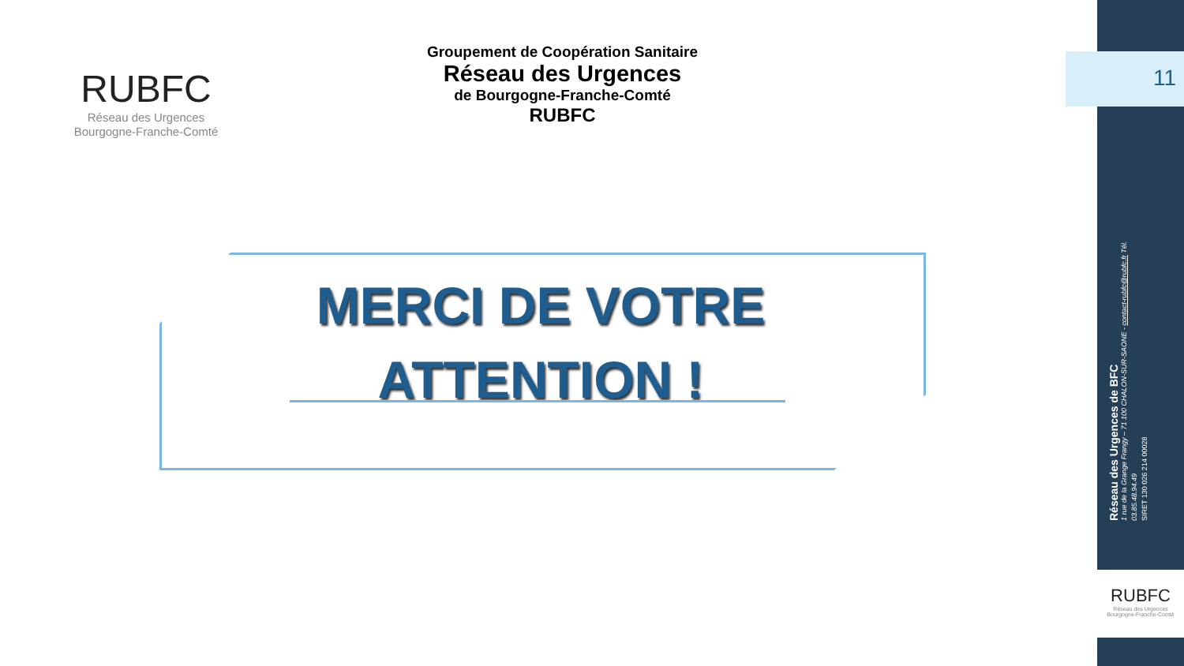RUBFC
Réseau des Urgences
Bourgogne-Franche-Comté
Groupement de Coopération Sanitaire
Réseau des Urgences
de Bourgogne-Franche-Comté
RUBFC
11
MERCI DE VOTRE ATTENTION !
Réseau des Urgences de BFC
1 rue de la Grange Frangy – 71 100 CHALON-SUR-SAONE - contact-rubfc@rubfc.fr Tél. 03.85.48.94.49
SIRET 130 026 214 00028
RUBFC
Réseau des Urgences
Bourgogne-Franche-Comté